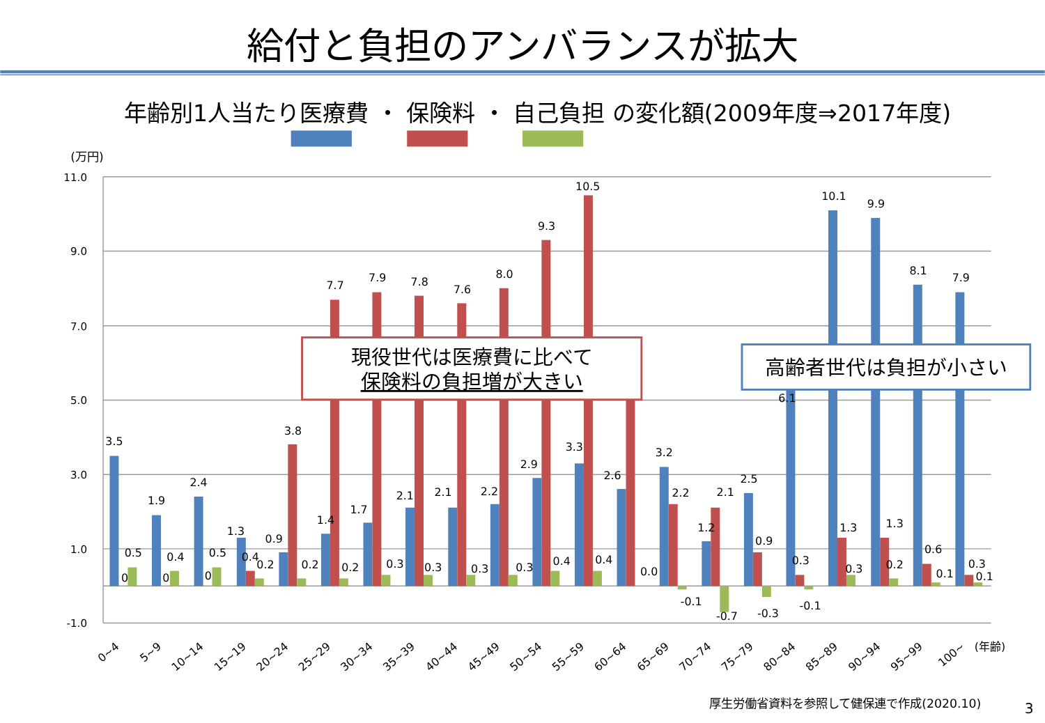給付と負担のアンバランスが拡大
年齢別1人当たり医療費 ・ 保険料 ・ 自己負担 の変化額(2009年度⇒2017年度)
(万円)
11.0
9.0
7.0
5.0
3.0
1.0
-1.0
3.5
0
0.5
1.9
0
0.4
2.4
0
0.5
1.3
0.4
0.2
0.9
3.8
0.2
1.4
7.7
0.2
1.7
7.9
0.3
2.1
7.8
0.3
2.1
7.6
0.3
2.2
8.0
0.3
2.9
9.3
0.4
3.3
10.5
0.4
2.6
0.0
3.2
2.2
-0.1
1.2
2.1
-0.7
2.5
0.9
-0.3
6.1
0.3
-0.1
10.1
1.3
0.3
9.9
1.3
0.2
8.1
0.6
0.1
7.9
0.3
0.1
現役世代は医療費に比べて
保険料の負担増が大きい
高齢者世代は負担が小さい
0~4
5~9
10~14
15~19
20~24
25~29
30~34
35~39
40~44
45~49
50~54
55~59
60~64
65~69
70~74
75~79
80~84
85~89
90~94
95~99
100~
(年齢)
厚生労働省資料を参照して健保連で作成(2020.10)
3